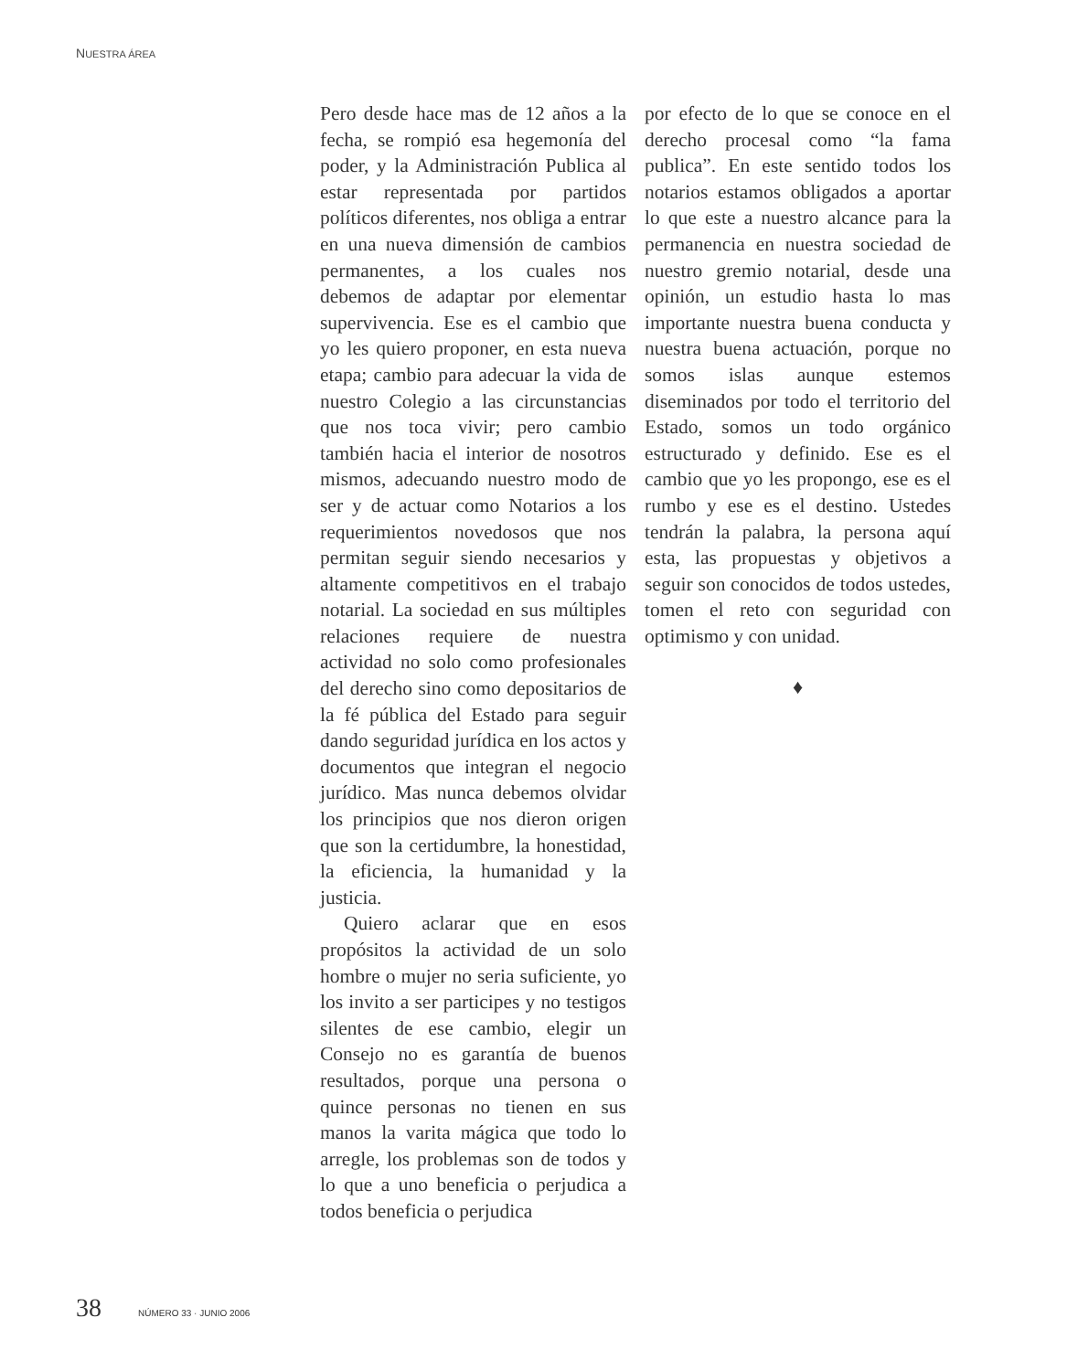NUESTRA ÁREA
Pero desde hace mas de 12 años a la fecha, se rompió esa hegemonía del poder, y la Administración Publica al estar representada por partidos políticos diferentes, nos obliga a entrar en una nueva dimensión de cambios permanentes, a los cuales nos debemos de adaptar por elementar supervivencia. Ese es el cambio que yo les quiero proponer, en esta nueva etapa; cambio para adecuar la vida de nuestro Colegio a las circunstancias que nos toca vivir; pero cambio también hacia el interior de nosotros mismos, adecuando nuestro modo de ser y de actuar como Notarios a los requerimientos novedosos que nos permitan seguir siendo necesarios y altamente competitivos en el trabajo notarial. La sociedad en sus múltiples relaciones requiere de nuestra actividad no solo como profesionales del derecho sino como depositarios de la fé pública del Estado para seguir dando seguridad jurídica en los actos y documentos que integran el negocio jurídico. Mas nunca debemos olvidar los principios que nos dieron origen que son la certidumbre, la honestidad, la eficiencia, la humanidad y la justicia.
Quiero aclarar que en esos propósitos la actividad de un solo hombre o mujer no seria suficiente, yo los invito a ser participes y no testigos silentes de ese cambio, elegir un Consejo no es garantía de buenos resultados, porque una persona o quince personas no tienen en sus manos la varita mágica que todo lo arregle, los problemas son de todos y lo que a uno beneficia o perjudica a todos beneficia o perjudica
por efecto de lo que se conoce en el derecho procesal como “la fama publica”. En este sentido todos los notarios estamos obligados a aportar lo que este a nuestro alcance para la permanencia en nuestra sociedad de nuestro gremio notarial, desde una opinión, un estudio hasta lo mas importante nuestra buena conducta y nuestra buena actuación, porque no somos islas aunque estemos diseminados por todo el territorio del Estado, somos un todo orgánico estructurado y definido. Ese es el cambio que yo les propongo, ese es el rumbo y ese es el destino. Ustedes tendrán la palabra, la persona aquí esta, las propuestas y objetivos a seguir son conocidos de todos ustedes, tomen el reto con seguridad con optimismo y con unidad.
♦
38 NÚMERO 33 · JUNIO 2006